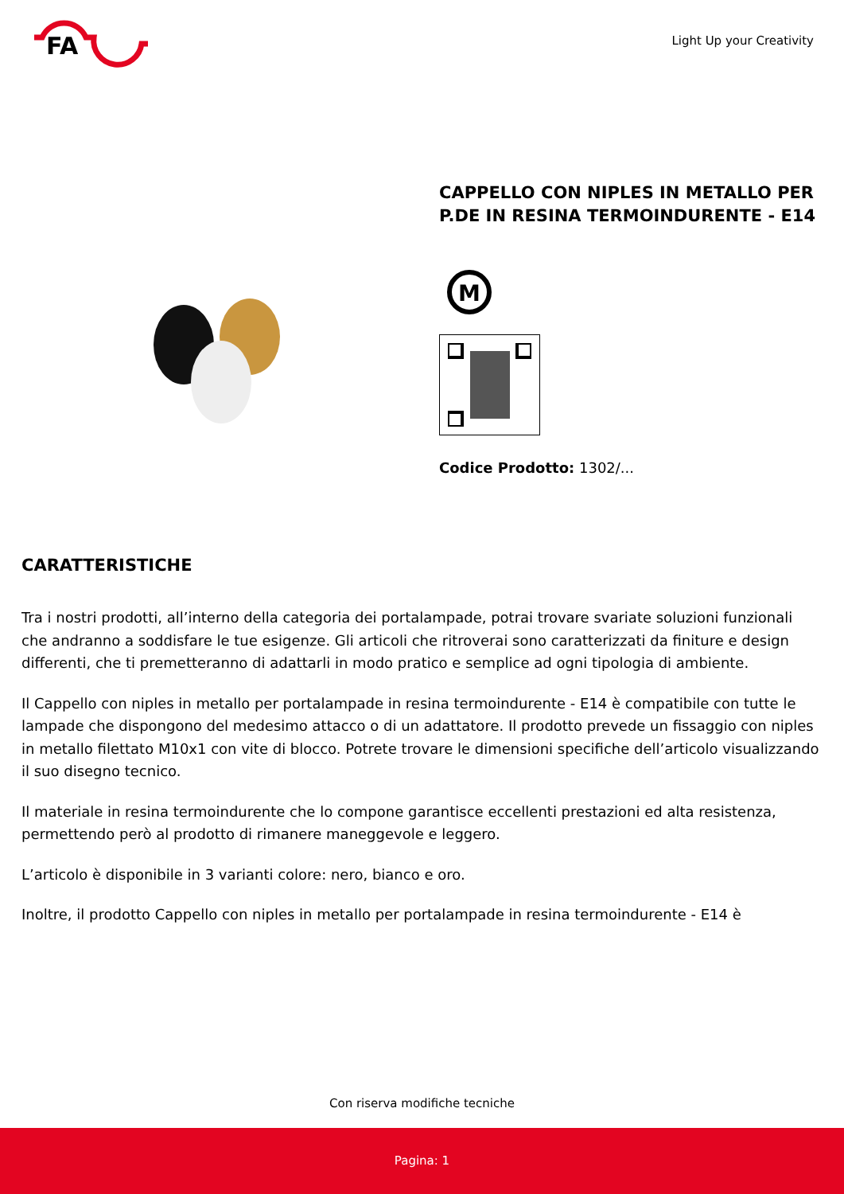FA
Light Up your Creativity
CAPPELLO CON NIPLES IN METALLO PER P.DE IN RESINA TERMOINDURENTE - E14
M
Codice Prodotto: 1302/...
CARATTERISTICHE
Tra i nostri prodotti, all’interno della categoria dei portalampade, potrai trovare svariate soluzioni funzionali che andranno a soddisfare le tue esigenze. Gli articoli che ritroverai sono caratterizzati da finiture e design differenti, che ti premetteranno di adattarli in modo pratico e semplice ad ogni tipologia di ambiente.
Il Cappello con niples in metallo per portalampade in resina termoindurente - E14 è compatibile con tutte le lampade che dispongono del medesimo attacco o di un adattatore. Il prodotto prevede un fissaggio con niples in metallo filettato M10x1 con vite di blocco. Potrete trovare le dimensioni specifiche dell’articolo visualizzando il suo disegno tecnico.
Il materiale in resina termoindurente che lo compone garantisce eccellenti prestazioni ed alta resistenza, permettendo però al prodotto di rimanere maneggevole e leggero.
L’articolo è disponibile in 3 varianti colore: nero, bianco e oro.
Inoltre, il prodotto Cappello con niples in metallo per portalampade in resina termoindurente - E14 è
Con riserva modifiche tecniche
Pagina: 1